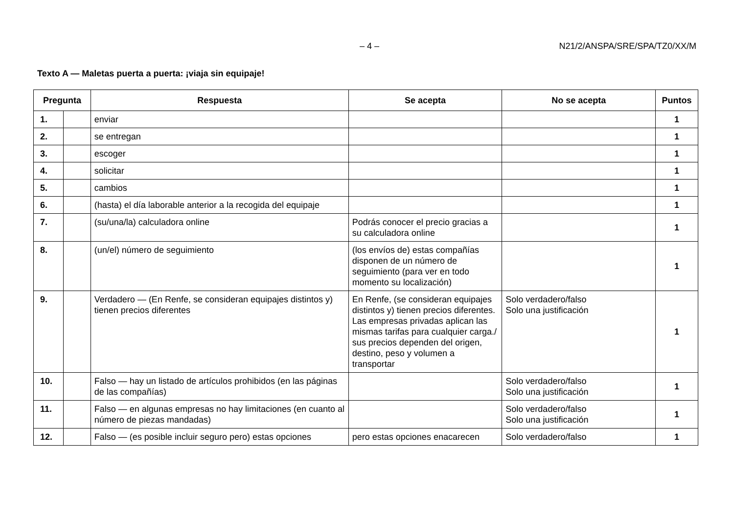– 4 – N21/2/ANSPA/SRE/SPA/TZ0/XX/M
Texto A — Maletas puerta a puerta: ¡viaja sin equipaje!
| Pregunta | | Respuesta | Se acepta | No se acepta | Puntos |
| --- | --- | --- | --- | --- | --- |
| 1. | | enviar | | | 1 |
| 2. | | se entregan | | | 1 |
| 3. | | escoger | | | 1 |
| 4. | | solicitar | | | 1 |
| 5. | | cambios | | | 1 |
| 6. | | (hasta) el día laborable anterior a la recogida del equipaje | | | 1 |
| 7. | | (su/una/la) calculadora online | Podrás conocer el precio gracias a su calculadora online | | 1 |
| 8. | | (un/el) número de seguimiento | (los envíos de) estas compañías disponen de un número de seguimiento (para ver en todo momento su localización) | | 1 |
| 9. | | Verdadero — (En Renfe, se consideran equipajes distintos y) tienen precios diferentes | En Renfe, (se consideran equipajes distintos y) tienen precios diferentes. Las empresas privadas aplican las mismas tarifas para cualquier carga./ sus precios dependen del origen, destino, peso y volumen a transportar | Solo verdadero/falso Solo una justificación | 1 |
| 10. | | Falso — hay un listado de artículos prohibidos (en las páginas de las compañías) | | Solo verdadero/falso Solo una justificación | 1 |
| 11. | | Falso — en algunas empresas no hay limitaciones (en cuanto al número de piezas mandadas) | | Solo verdadero/falso Solo una justificación | 1 |
| 12. | | Falso — (es posible incluir seguro pero) estas opciones | pero estas opciones enacarecen | Solo verdadero/falso | 1 |